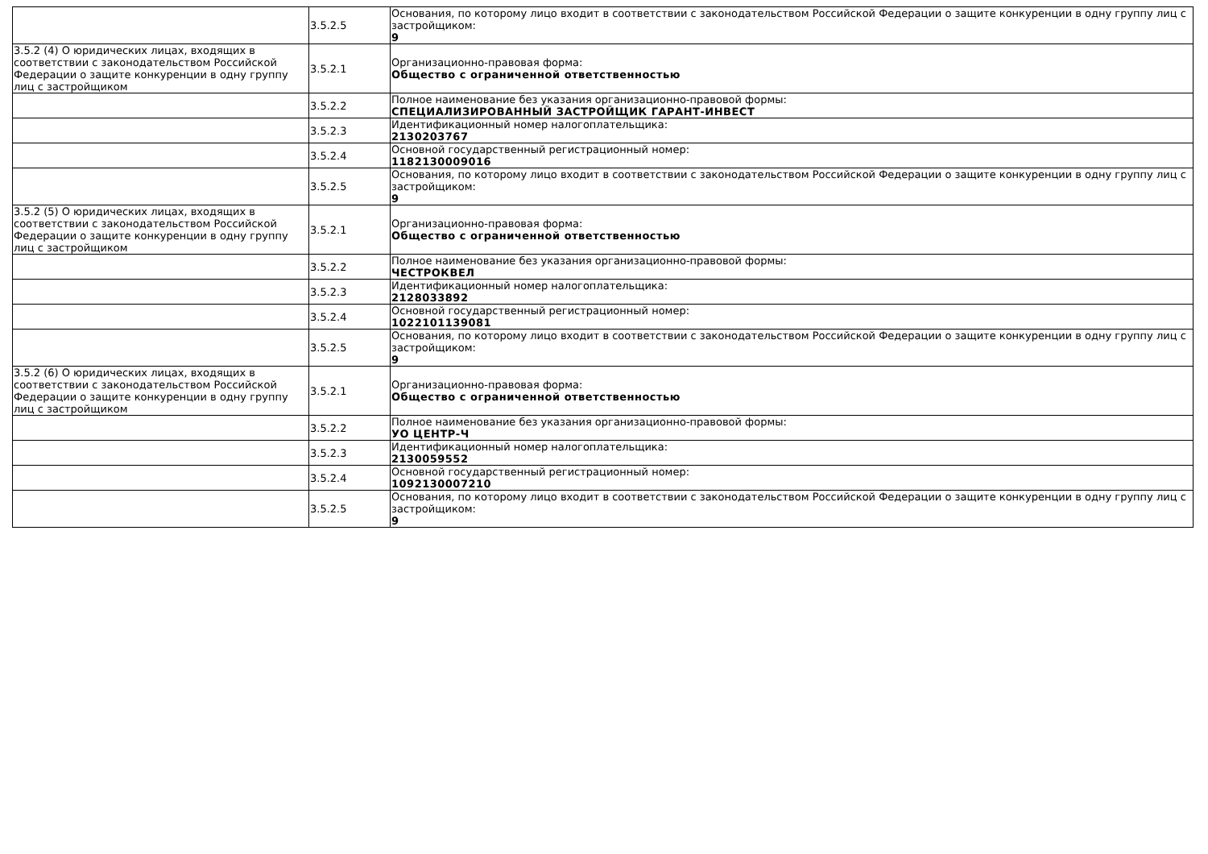| | 3.5.2.5 | Основания, по которому лицо входит в соответствии с законодательством Российской Федерации о защите конкуренции в одну группу лиц с застройщиком: 9 |
| 3.5.2 (4) О юридических лицах, входящих в соответствии с законодательством Российской Федерации о защите конкуренции в одну группу лиц с застройщиком | 3.5.2.1 | Организационно-правовая форма: Общество с ограниченной ответственностью |
| | 3.5.2.2 | Полное наименование без указания организационно-правовой формы: СПЕЦИАЛИЗИРОВАННЫЙ ЗАСТРОЙЩИК ГАРАНТ-ИНВЕСТ |
| | 3.5.2.3 | Идентификационный номер налогоплательщика: 2130203767 |
| | 3.5.2.4 | Основной государственный регистрационный номер: 1182130009016 |
| | 3.5.2.5 | Основания, по которому лицо входит в соответствии с законодательством Российской Федерации о защите конкуренции в одну группу лиц с застройщиком: 9 |
| 3.5.2 (5) О юридических лицах, входящих в соответствии с законодательством Российской Федерации о защите конкуренции в одну группу лиц с застройщиком | 3.5.2.1 | Организационно-правовая форма: Общество с ограниченной ответственностью |
| | 3.5.2.2 | Полное наименование без указания организационно-правовой формы: ЧЕСТРОКВЕЛ |
| | 3.5.2.3 | Идентификационный номер налогоплательщика: 2128033892 |
| | 3.5.2.4 | Основной государственный регистрационный номер: 1022101139081 |
| | 3.5.2.5 | Основания, по которому лицо входит в соответствии с законодательством Российской Федерации о защите конкуренции в одну группу лиц с застройщиком: 9 |
| 3.5.2 (6) О юридических лицах, входящих в соответствии с законодательством Российской Федерации о защите конкуренции в одну группу лиц с застройщиком | 3.5.2.1 | Организационно-правовая форма: Общество с ограниченной ответственностью |
| | 3.5.2.2 | Полное наименование без указания организационно-правовой формы: УО ЦЕНТР-Ч |
| | 3.5.2.3 | Идентификационный номер налогоплательщика: 2130059552 |
| | 3.5.2.4 | Основной государственный регистрационный номер: 1092130007210 |
| | 3.5.2.5 | Основания, по которому лицо входит в соответствии с законодательством Российской Федерации о защите конкуренции в одну группу лиц с застройщиком: 9 |